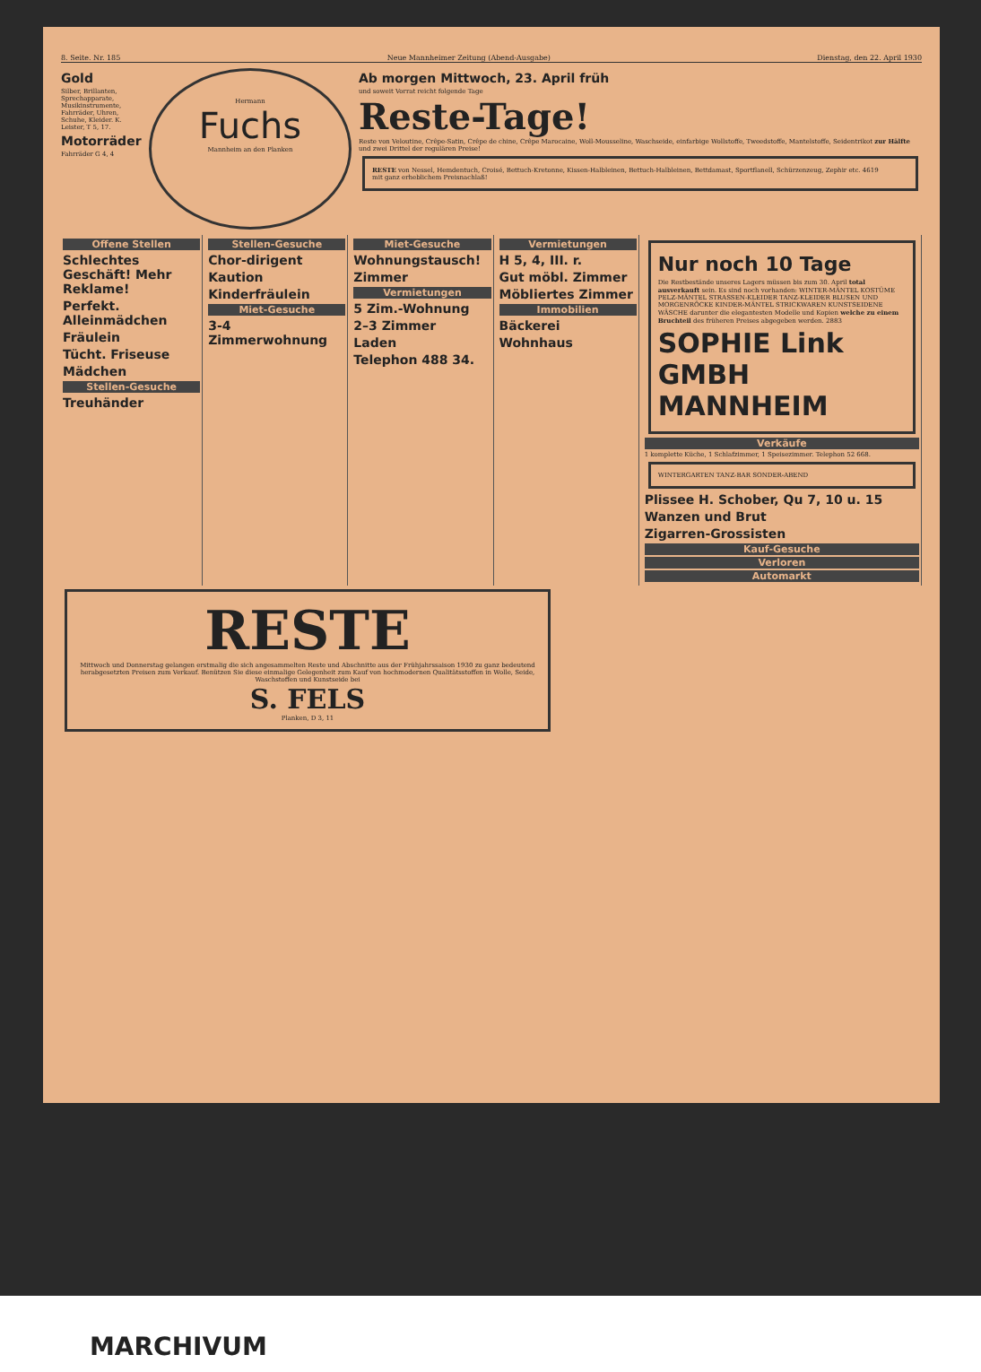8. Seite. Nr. 185 Neue Mannheimer Zeitung (Abend-Ausgabe) Dienstag, den 22. April 1930
Gold
Silber, Brillanten, Sprechapparate, Musikinstrumente, Fahrräder, Uhren, Schuhe, Kleider. K. Leister, T 5, 17.
Motorräder
Fahrräder G 4, 4
Hermann
Fuchs
Mannheim an den Planken
Ab morgen Mittwoch, 23. April früh
und soweit Vorrat reicht folgende Tage
Reste-Tage!
Reste von Veloutine, Crêpe-Satin, Crêpe de chine, Crêpe Marocaine, Woll-Mousseline, Waschseide, einfarbige Wollstoffe, Tweedstoffe, Mantelstoffe, Seidentrikot zur Hälfte und zwei Drittel der regulären Preise!
RESTE von Nessel, Hemdentuch, Croisé, Bettuch-Kretonne, Kissen-Halbleinen, Bettuch-Halbleinen, Bettdamast, Sportflanell, Schürzenzeug, Zephir etc. 4619
mit ganz erheblichem Preisnachlaß!
Offene Stellen
Schlechtes Geschäft! Mehr Reklame!
Perfekt. Alleinmädchen
Fräulein
Tücht. Friseuse
Mädchen
Stellen-Gesuche
Treuhänder
Stellen-Gesuche
Chor-dirigent
Kaution
Kinderfräulein
Miet-Gesuche
3-4 Zimmerwohnung
Miet-Gesuche
Wohnungstausch!
Zimmer
Vermietungen
5 Zim.-Wohnung
2–3 Zimmer
Laden
Telephon 488 34.
Vermietungen
H 5, 4, III. r.
Gut möbl. Zimmer
Möbliertes Zimmer
Immobilien
Bäckerei
Wohnhaus
Nur noch 10 Tage
Die Restbestände unseres Lagers müssen bis zum 30. April total ausverkauft sein. Es sind noch vorhanden: WINTER-MÄNTEL KOSTÜME PELZ-MÄNTEL STRASSEN-KLEIDER TANZ-KLEIDER BLUSEN UND MORGENRÖCKE KINDER-MÄNTEL STRICKWAREN KUNSTSEIDENE WÄSCHE darunter die elegantesten Modelle und Kopien welche zu einem Bruchteil des früheren Preises abgegeben werden. 2883
SOPHIE Link GMBH MANNHEIM
Verkäufe
1 komplette Küche, 1 Schlafzimmer, 1 Speisezimmer. Telephon 52 668.
WINTERGARTEN TANZ-BAR SONDER-ABEND
Plissee H. Schober, Qu 7, 10 u. 15
Wanzen und Brut
Zigarren-Grossisten
Kauf-Gesuche
Verloren
Automarkt
RESTE
Mittwoch und Donnerstag gelangen erstmalig die sich angesammelten Reste und Abschnitte aus der Frühjahrssaison 1930 zu ganz bedeutend herabgesetzten Preisen zum Verkauf. Benützen Sie diese einmalige Gelegenheit zum Kauf von hochmodernen Qualitätsstoffen in Wolle, Seide, Waschstoffen und Kunstseide bei
S. FELS
Planken, D 3, 11
MARCHIVUM